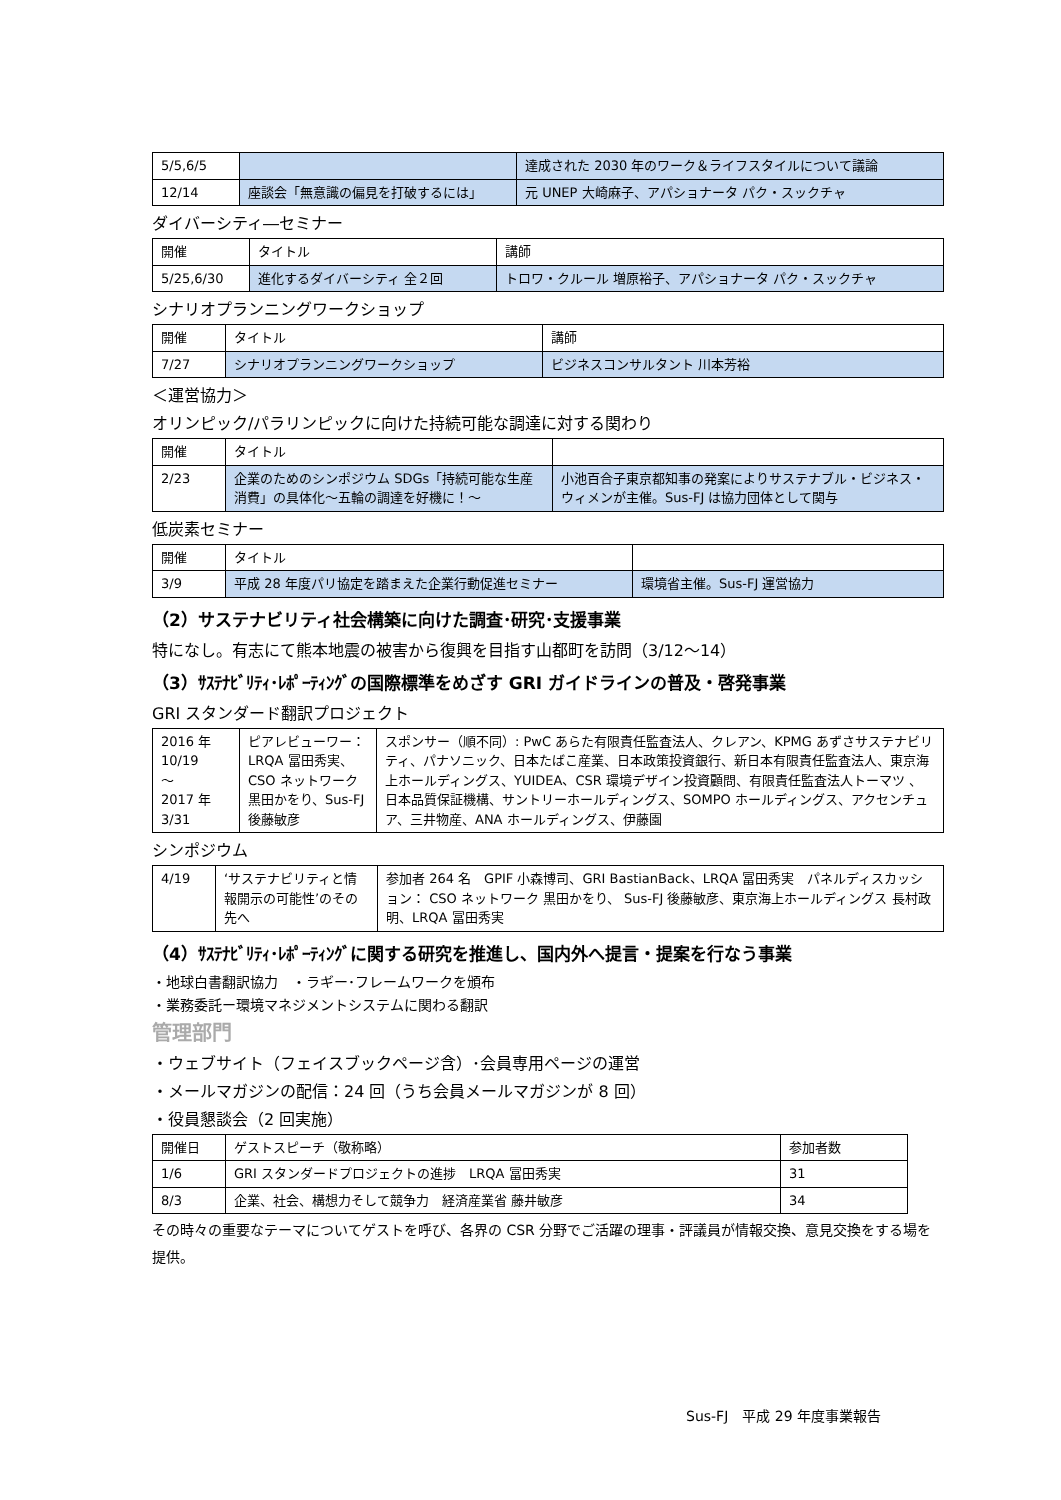| 5/5,6/5 | | 達成された 2030 年のワーク＆ライフスタイルについて議論 |
| 12/14 | 座談会「無意識の偏見を打破するには」 | 元 UNEP 大崎麻子、アパショナータ パク・スックチャ |
ダイバーシティ―セミナー
| 開催 | タイトル | 講師 |
| 5/25,6/30 | 進化するダイバーシティ 全２回 | トロワ・クルール 増原裕子、アパショナータ パク・スックチャ |
シナリオプランニングワークショップ
| 開催 | タイトル | 講師 |
| 7/27 | シナリオプランニングワークショップ | ビジネスコンサルタント 川本芳裕 |
＜運営協力＞
オリンピック/パラリンピックに向けた持続可能な調達に対する関わり
| 開催 | タイトル | |
| 2/23 | 企業のためのシンポジウム SDGs「持続可能な生産消費」の具体化～五輪の調達を好機に！～ | 小池百合子東京都知事の発案によりサステナブル・ビジネス・ウィメンが主催。Sus-FJ は協力団体として関与 |
低炭素セミナー
| 開催 | タイトル | |
| 3/9 | 平成 28 年度パリ協定を踏まえた企業行動促進セミナー | 環境省主催。Sus-FJ 運営協力 |
（2）サステナビリティ社会構築に向けた調査･研究･支援事業
特になし。有志にて熊本地震の被害から復興を目指す山都町を訪問（3/12～14）
（3）ｻｽﾃﾅﾋﾞﾘﾃｨ･ﾚﾎﾟｰﾃｨﾝｸﾞの国際標準をめざす GRI ガイドラインの普及・啓発事業
GRI スタンダード翻訳プロジェクト
| 2016 年 10/19 ～ 2017 年 3/31 | ピアレビューワー： LRQA 冨田秀実、CSO ネットワーク 黒田かをり、Sus-FJ 後藤敏彦 | スポンサー（順不同）: PwC あらた有限責任監査法人、クレアン、KPMG あずさサステナビリティ、パナソニック、日本たばこ産業、日本政策投資銀行、新日本有限責任監査法人、東京海上ホールディングス、YUIDEA、CSR 環境デザイン投資顧問、有限責任監査法人トーマツ 、日本品質保証機構、サントリーホールディングス、SOMPO ホールディングス、アクセンチュア、三井物産、ANA ホールディングス、伊藤園 |
シンポジウム
| 4/19 | ‘サステナビリティと情報開示の可能性’のその先へ | 参加者 264 名 GPIF 小森博司、GRI BastianBack、LRQA 冨田秀実 パネルディスカッション： CSO ネットワーク 黒田かをり、 Sus-FJ 後藤敏彦、東京海上ホールディングス 長村政明、LRQA 冨田秀実 |
（4）ｻｽﾃﾅﾋﾞﾘﾃｨ･ﾚﾎﾟｰﾃｨﾝｸﾞに関する研究を推進し、国内外へ提言・提案を行なう事業
・地球白書翻訳協力　・ラギー･フレームワークを頒布
・業務委託ー環境マネジメントシステムに関わる翻訳
管理部門
・ウェブサイト（フェイスブックページ含）･会員専用ページの運営
・メールマガジンの配信：24 回（うち会員メールマガジンが 8 回）
・役員懇談会（2 回実施）
| 開催日 | ゲストスピーチ（敬称略） | 参加者数 |
| 1/6 | GRI スタンダードプロジェクトの進捗 LRQA 冨田秀実 | 31 |
| 8/3 | 企業、社会、構想力そして競争力 経済産業省 藤井敏彦 | 34 |
その時々の重要なテーマについてゲストを呼び、各界の CSR 分野でご活躍の理事・評議員が情報交換、意見交換をする場を提供。
Sus-FJ　平成 29 年度事業報告